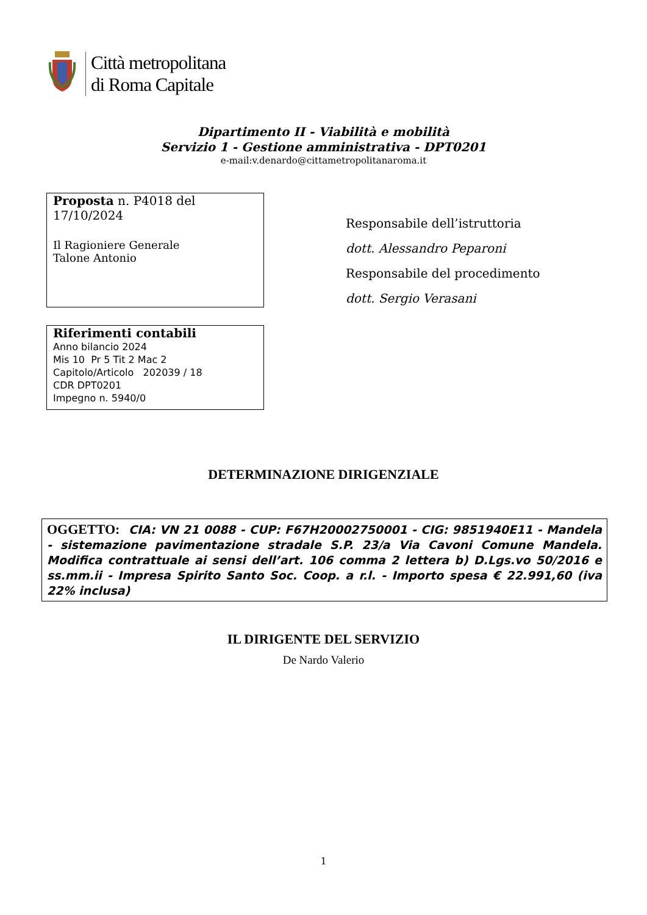Città metropolitana
di Roma Capitale
Dipartimento II - Viabilità e mobilità
Servizio 1 - Gestione amministrativa - DPT0201
e-mail:v.denardo@cittametropolitanaroma.it
Proposta n. P4018 del
17/10/2024
Il Ragioniere Generale
Talone Antonio
Responsabile dell’istruttoria
dott. Alessandro Peparoni
Responsabile del procedimento
dott. Sergio Verasani
Riferimenti contabili
Anno bilancio 2024
Mis 10 Pr 5 Tit 2 Mac 2
Capitolo/Articolo 202039 / 18
CDR DPT0201
Impegno n. 5940/0
DETERMINAZIONE DIRIGENZIALE
OGGETTO: CIA: VN 21 0088 - CUP: F67H20002750001 - CIG: 9851940E11 - Mandela - sistemazione pavimentazione stradale S.P. 23/a Via Cavoni Comune Mandela. Modifica contrattuale ai sensi dell’art. 106 comma 2 lettera b) D.Lgs.vo 50/2016 e ss.mm.ii - Impresa Spirito Santo Soc. Coop. a r.l. - Importo spesa € 22.991,60 (iva 22% inclusa)
IL DIRIGENTE DEL SERVIZIO
De Nardo Valerio
1